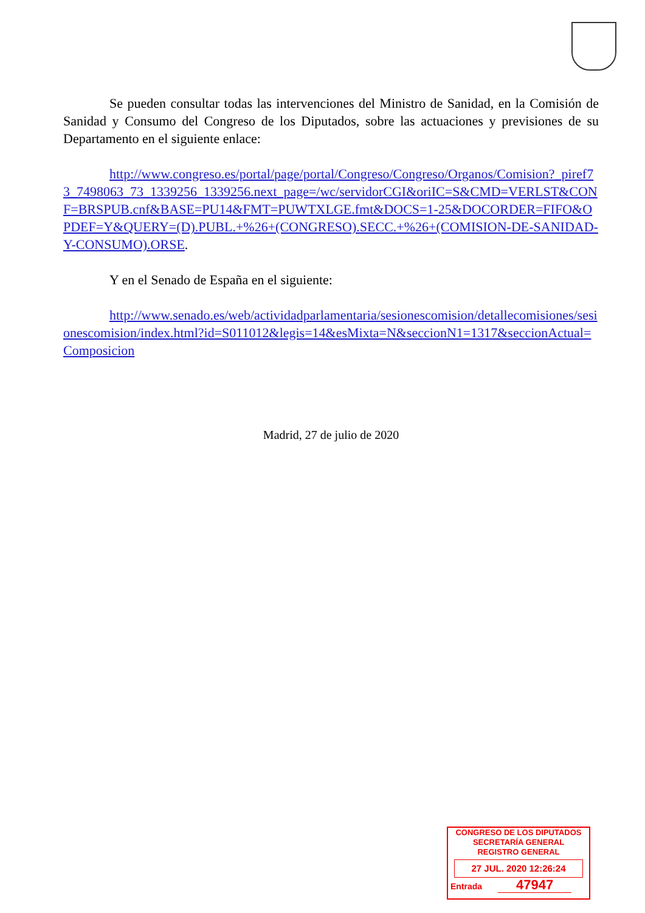Se pueden consultar todas las intervenciones del Ministro de Sanidad, en la Comisión de Sanidad y Consumo del Congreso de los Diputados, sobre las actuaciones y previsiones de su Departamento en el siguiente enlace:
http://www.congreso.es/portal/page/portal/Congreso/Congreso/Organos/Comision?_piref73_7498063_73_1339256_1339256.next_page=/wc/servidorCGI&oriIC=S&CMD=VERLST&CONF=BRSPUB.cnf&BASE=PU14&FMT=PUWTXLGE.fmt&DOCS=1-25&DOCORDER=FIFO&OPDEF=Y&QUERY=(D).PUBL.+%26+(CONGRESO).SECC.+%26+(COMISION-DE-SANIDAD-Y-CONSUMO).ORSE.
Y en el Senado de España en el siguiente:
http://www.senado.es/web/actividadparlamentaria/sesionescomision/detallecomisiones/sesionescomision/index.html?id=S011012&legis=14&esMixta=N&seccionN1=1317&seccionActual=Composicion
Madrid, 27 de julio de 2020
CONGRESO DE LOS DIPUTADOS
SECRETARÍA GENERAL
REGISTRO GENERAL
27 JUL. 2020 12:26:24
Entrada 47947